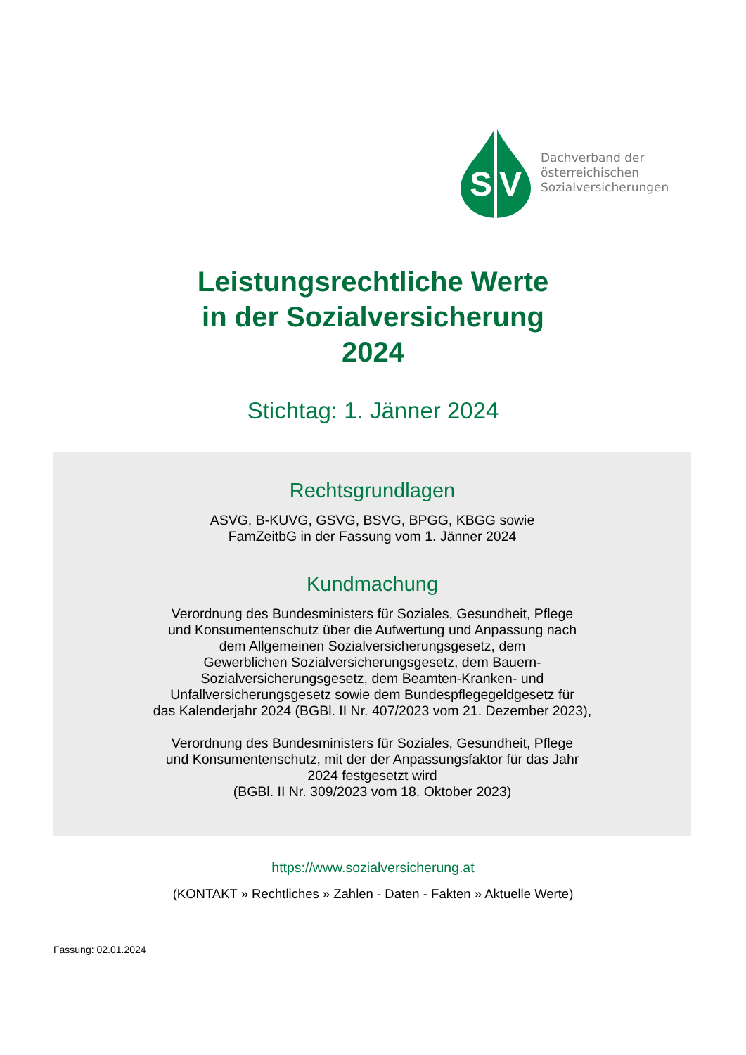S
V
Dachverband der
österreichischen
Sozialversicherungen
Leistungsrechtliche Werte
in der Sozialversicherung
2024
Stichtag: 1. Jänner 2024
Rechtsgrundlagen
ASVG, B-KUVG, GSVG, BSVG, BPGG, KBGG sowie
FamZeitbG in der Fassung vom 1. Jänner 2024
Kundmachung
Verordnung des Bundesministers für Soziales, Gesundheit, Pflege
und Konsumentenschutz über die Aufwertung und Anpassung nach
dem Allgemeinen Sozialversicherungsgesetz, dem
Gewerblichen Sozialversicherungsgesetz, dem Bauern-
Sozialversicherungsgesetz, dem Beamten-Kranken- und
Unfallversicherungsgesetz sowie dem Bundespflegegeldgesetz für
das Kalenderjahr 2024 (BGBl. II Nr. 407/2023 vom 21. Dezember 2023),
Verordnung des Bundesministers für Soziales, Gesundheit, Pflege
und Konsumentenschutz, mit der der Anpassungsfaktor für das Jahr
2024 festgesetzt wird
(BGBl. II Nr. 309/2023 vom 18. Oktober 2023)
https://www.sozialversicherung.at
(KONTAKT » Rechtliches » Zahlen - Daten - Fakten » Aktuelle Werte)
Fassung: 02.01.2024